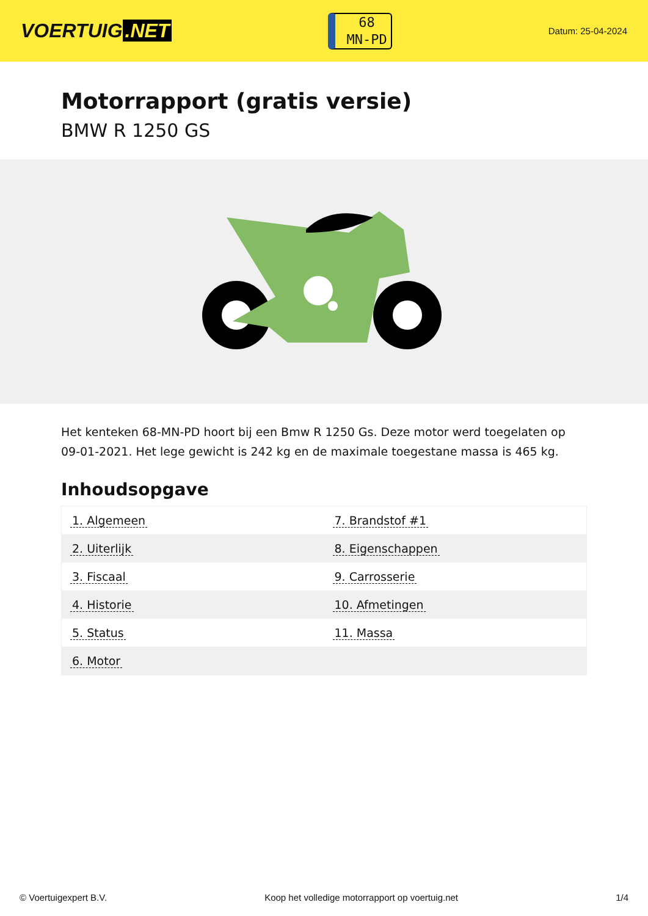VOERTUIG.NET
68
MN-PD
Datum: 25-04-2024
Motorrapport (gratis versie)
BMW R 1250 GS
Het kenteken 68-MN-PD hoort bij een Bmw R 1250 Gs. Deze motor werd toegelaten op 09-01-2021. Het lege gewicht is 242 kg en de maximale toegestane massa is 465 kg.
Inhoudsopgave
| 1. Algemeen | 7. Brandstof #1 |
| 2. Uiterlijk | 8. Eigenschappen |
| 3. Fiscaal | 9. Carrosserie |
| 4. Historie | 10. Afmetingen |
| 5. Status | 11. Massa |
| 6. Motor | |
© Voertuigexpert B.V. Koop het volledige motorrapport op voertuig.net 1/4